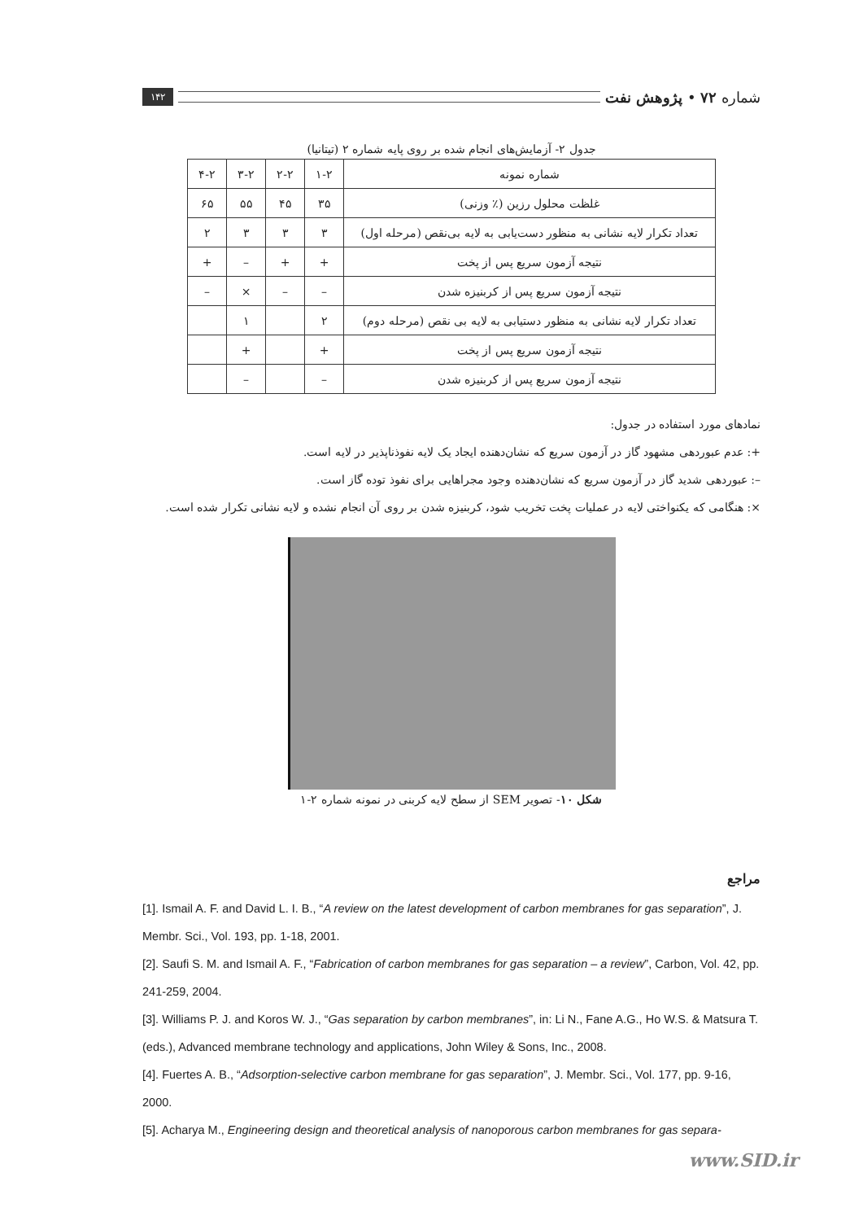شماره ۷۲ • پژوهش نفت ۱۴۲
جدول ۲- آزمایش‌های انجام شده بر روی پایه شماره ۲ (تیتانیا)
| شماره نمونه | ۱-۲ | ۲-۲ | ۳-۲ | ۴-۲ |
| --- | --- | --- | --- | --- |
| غلظت محلول رزین (٪ وزنی) | ۳۵ | ۴۵ | ۵۵ | ۶۵ |
| تعداد تکرار لایه نشانی به منظور دست‌یابی به لایه بی‌نقص (مرحله اول) | ۳ | ۳ | ۳ | ۲ |
| نتیجه آزمون سریع پس از پخت | + | + | – | + |
| نتیجه آزمون سریع پس از کربنیزه شدن | – | – | × | – |
| تعداد تکرار لایه نشانی به منظور دستیابی به لایه بی نقص (مرحله دوم) | ۲ | | ۱ | |
| نتیجه آزمون سریع پس از پخت | + | | + | |
| نتیجه آزمون سریع پس از کربنیزه شدن | – | | – | |
نمادهای مورد استفاده در جدول:
+: عدم عبوردهی مشهود گاز در آزمون سریع که نشان‌دهنده ایجاد یک لایه نفوذناپذیر در لایه است.
–: عبوردهی شدید گاز در آزمون سریع که نشان‌دهنده وجود مجراهایی برای نفوذ توده گاز است.
×: هنگامی که یکنواختی لایه در عملیات پخت تخریب شود، کربنیزه شدن بر روی آن انجام نشده و لایه نشانی تکرار شده است.
شکل ۱۰- تصویر SEM از سطح لایه کربنی در نمونه شماره ۲-۱
مراجع
[1]. Ismail A. F. and David L. I. B., “A review on the latest development of carbon membranes for gas separation”, J. Membr. Sci., Vol. 193, pp. 1-18, 2001.
[2]. Saufi S. M. and Ismail A. F., “Fabrication of carbon membranes for gas separation – a review”, Carbon, Vol. 42, pp. 241-259, 2004.
[3]. Williams P. J. and Koros W. J., “Gas separation by carbon membranes”, in: Li N., Fane A.G., Ho W.S. & Matsura T. (eds.), Advanced membrane technology and applications, John Wiley & Sons, Inc., 2008.
[4]. Fuertes A. B., “Adsorption-selective carbon membrane for gas separation”, J. Membr. Sci., Vol. 177, pp. 9-16, 2000.
[5]. Acharya M., Engineering design and theoretical analysis of nanoporous carbon membranes for gas separa-
www.SID.ir